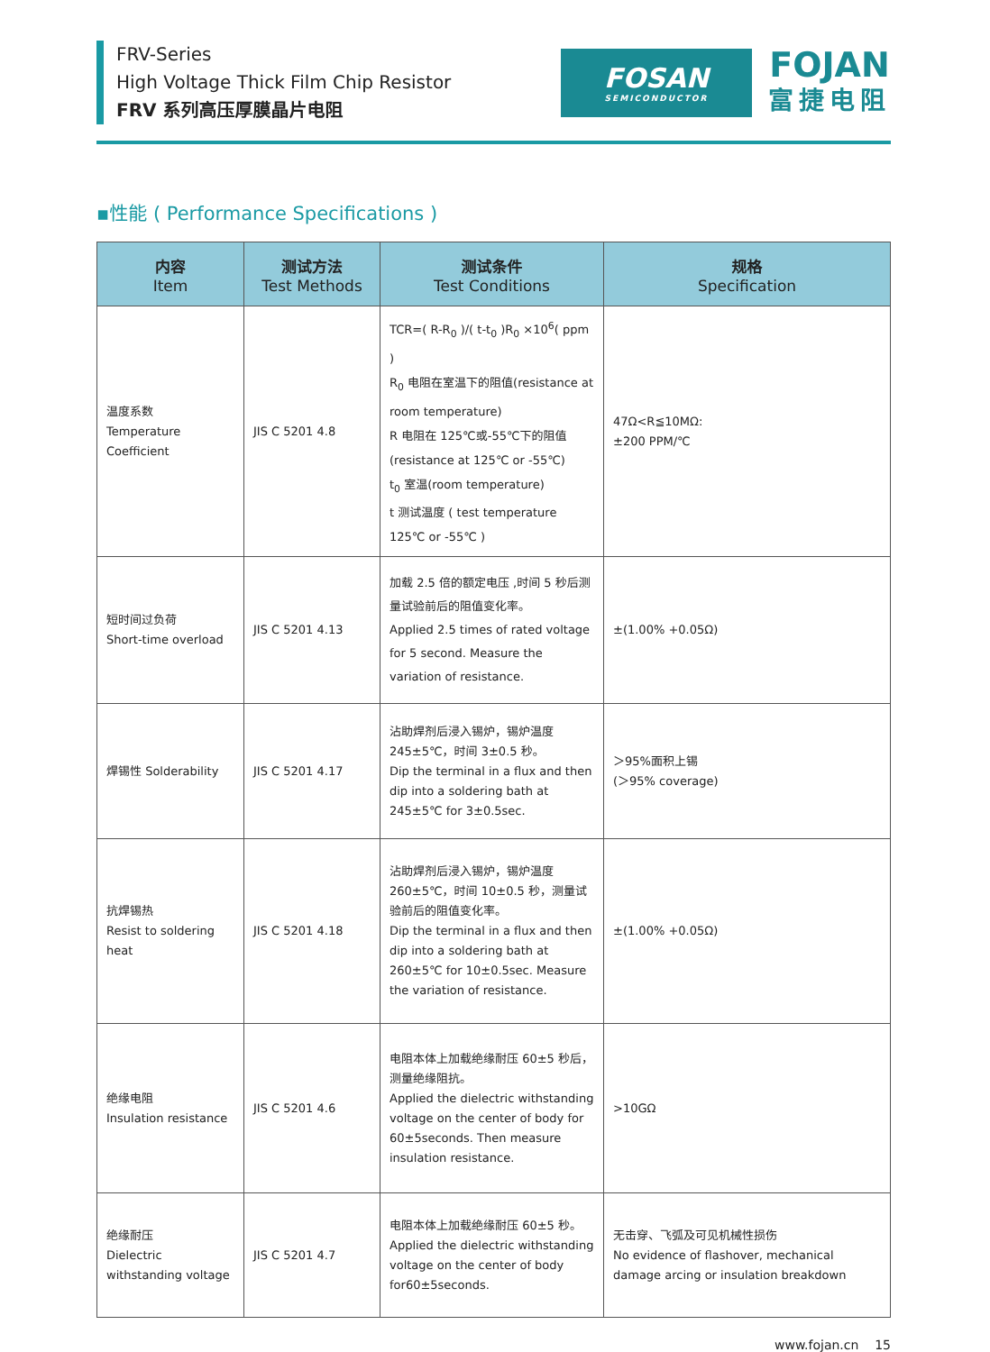FRV-Series
High Voltage Thick Film Chip Resistor
FRV 系列高压厚膜晶片电阻
FOSAN
SEMICONDUCTOR
FOJAN
富捷电阻
▪性能 ( Performance Specifications )
| 内容 Item | 测试方法 Test Methods | 测试条件 Test Conditions | 规格 Specification |
| --- | --- | --- | --- |
| 温度系数 Temperature Coefficient | JIS C 5201 4.8 | TCR=( R-R<sub>0</sub> )/( t-t<sub>0</sub> )R<sub>0</sub> ×10<sup>6</sup>( ppm ) R<sub>0</sub> 电阻在室温下的阻值(resistance at room temperature) R 电阻在 125℃或-55℃下的阻值 (resistance at 125℃ or -55℃) t<sub>0</sub> 室温(room temperature) t 测试温度 ( test temperature 125℃ or -55℃ ) | 47Ω<R≦10MΩ: ±200 PPM/℃ |
| 短时间过负荷 Short-time overload | JIS C 5201 4.13 | 加载 2.5 倍的额定电压 ,时间 5 秒后测量试验前后的阻值变化率。 Applied 2.5 times of rated voltage for 5 second. Measure the variation of resistance. | ±(1.00% +0.05Ω) |
| 焊锡性 Solderability | JIS C 5201 4.17 | 沾助焊剂后浸入锡炉，锡炉温度245±5℃，时间 3±0.5 秒。 Dip the terminal in a flux and then dip into a soldering bath at 245±5℃ for 3±0.5sec. | ＞95%面积上锡 (＞95% coverage) |
| 抗焊锡热 Resist to soldering heat | JIS C 5201 4.18 | 沾助焊剂后浸入锡炉，锡炉温度260±5℃，时间 10±0.5 秒，测量试验前后的阻值变化率。 Dip the terminal in a flux and then dip into a soldering bath at 260±5℃ for 10±0.5sec. Measure the variation of resistance. | ±(1.00% +0.05Ω) |
| 绝缘电阻 Insulation resistance | JIS C 5201 4.6 | 电阻本体上加载绝缘耐压 60±5 秒后，测量绝缘阻抗。 Applied the dielectric withstanding voltage on the center of body for 60±5seconds. Then measure insulation resistance. | >10GΩ |
| 绝缘耐压 Dielectric withstanding voltage | JIS C 5201 4.7 | 电阻本体上加载绝缘耐压 60±5 秒。 Applied the dielectric withstanding voltage on the center of body for60±5seconds. | 无击穿、飞弧及可见机械性损伤 No evidence of flashover, mechanical damage arcing or insulation breakdown |
www.fojan.cn 15